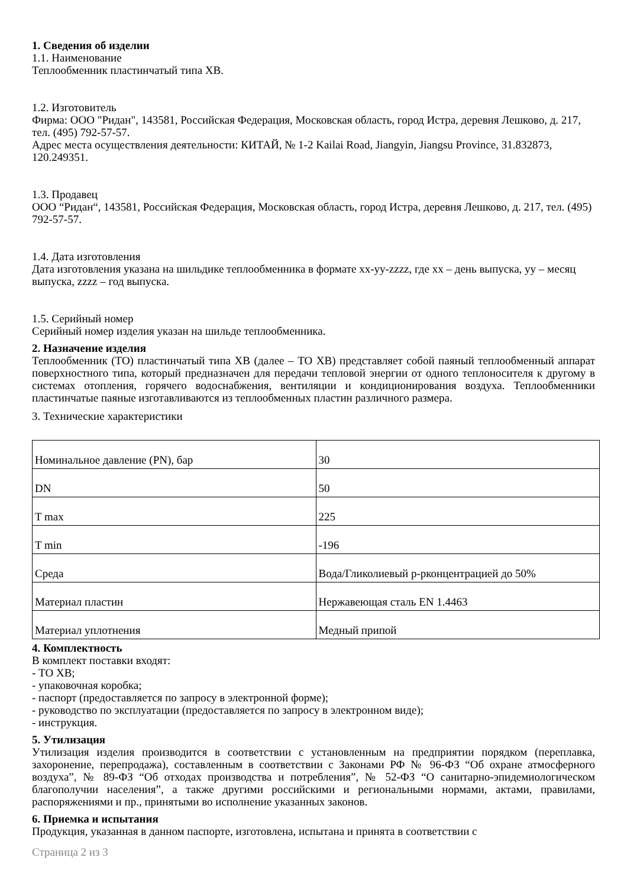1. Сведения об изделии
1.1. Наименование
Теплообменник пластинчатый типа XB.
1.2. Изготовитель
Фирма: ООО "Ридан", 143581, Российская Федерация, Московская область, город Истра, деревня Лешково, д. 217, тел. (495) 792-57-57.
Адрес места осуществления деятельности: КИТАЙ, № 1-2 Kailai Road, Jiangyin, Jiangsu Province, 31.832873, 120.249351.
1.3. Продавец
ООО “Ридан“, 143581, Российская Федерация, Московская область, город Истра, деревня Лешково, д. 217, тел. (495) 792-57-57.
1.4. Дата изготовления
Дата изготовления указана на шильдике теплообменника в формате xx-yy-zzzz, где xx – день выпуска, yy – месяц выпуска, zzzz – год выпуска.
1.5. Серийный номер
Серийный номер изделия указан на шильде теплообменника.
2. Назначение изделия
Теплообменник (ТО) пластинчатый типа XB (далее – ТО XB) представляет собой паяный теплообменный аппарат поверхностного типа, который предназначен для передачи тепловой энергии от одного теплоносителя к другому в системах отопления, горячего водоснабжения, вентиляции и кондиционирования воздуха. Теплообменники пластинчатые паяные изготавливаются из теплообменных пластин различного размера.
3. Технические характеристики
| Номинальное давление (PN), бар | 30 |
| DN | 50 |
| T max | 225 |
| T min | -196 |
| Среда | Вода/Гликолиевый р-рконцентрацией до 50% |
| Материал пластин | Нержавеющая сталь EN 1.4463 |
| Материал уплотнения | Медный припой |
4. Комплектность
В комплект поставки входят:
- ТО XB;
- упаковочная коробка;
- паспорт (предоставляется по запросу в электронной форме);
- руководство по эксплуатации (предоставляется по запросу в электронном виде);
- инструкция.
5. Утилизация
Утилизация изделия производится в соответствии с установленным на предприятии порядком (переплавка, захоронение, перепродажа), составленным в соответствии с Законами РФ № 96-ФЗ “Об охране атмосферного воздуха”, № 89-ФЗ “Об отходах производства и потребления”, № 52-ФЗ “О санитарно-эпидемиологическом благополучии населения”, а также другими российскими и региональными нормами, актами, правилами, распоряжениями и пр., принятыми во исполнение указанных законов.
6. Приемка и испытания
Продукция, указанная в данном паспорте, изготовлена, испытана и принята в соответствии с
Страница 2 из 3